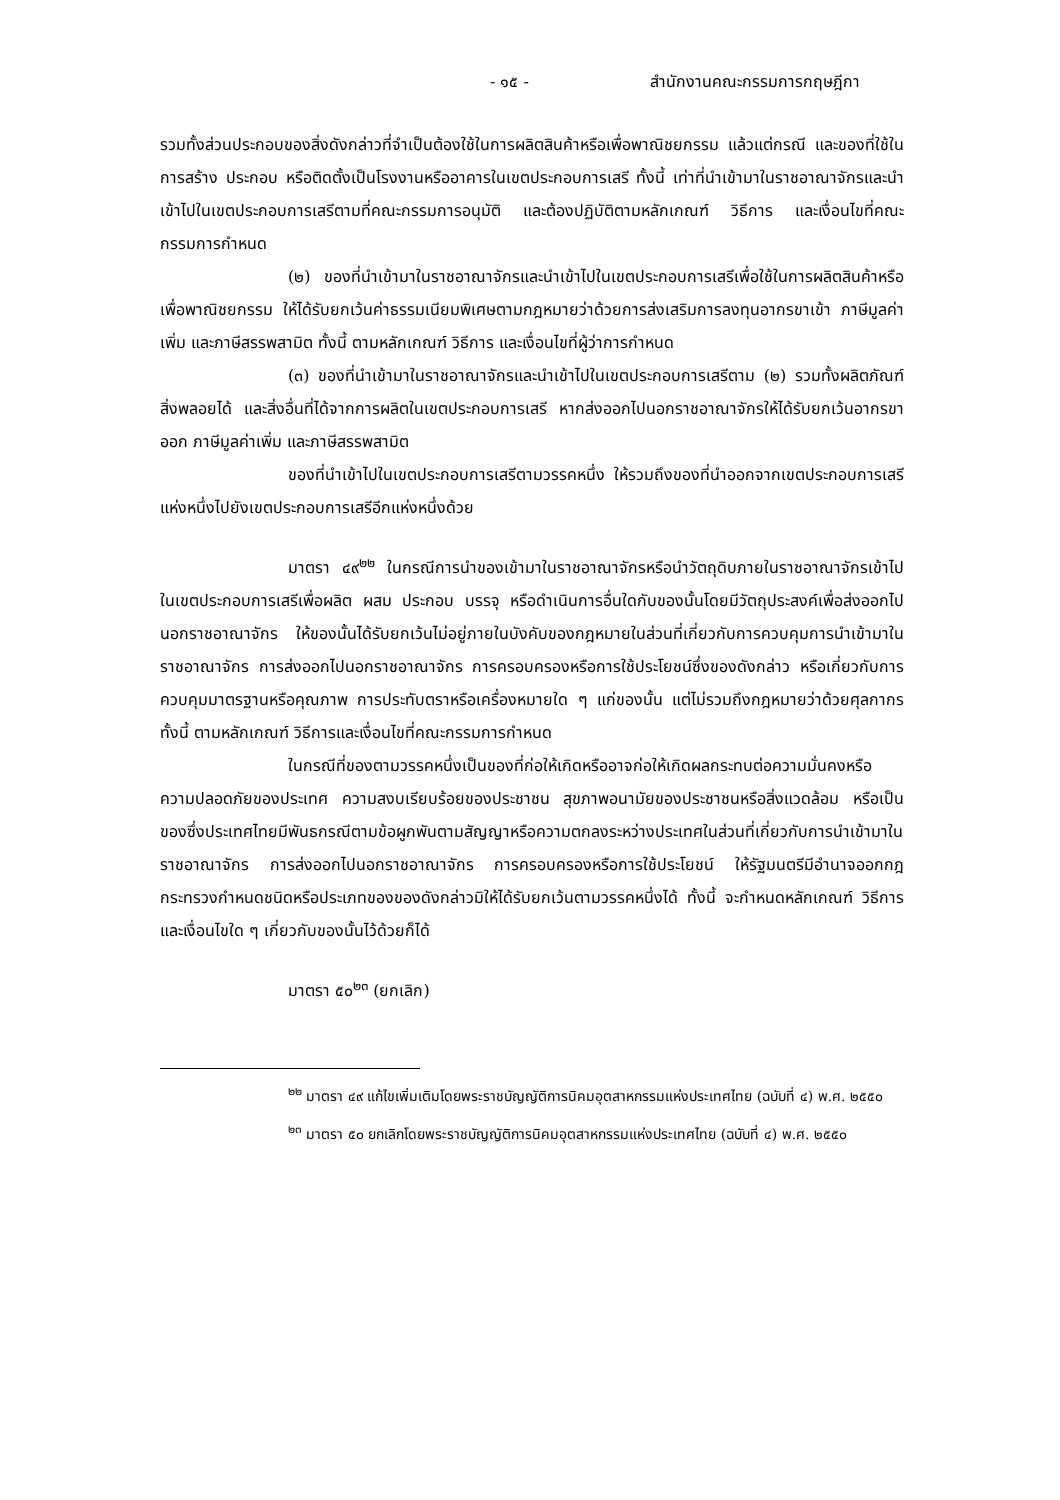- ๑๕ - สำนักงานคณะกรรมการกฤษฎีกา
รวมทั้งส่วนประกอบของสิ่งดังกล่าวที่จำเป็นต้องใช้ในการผลิตสินค้าหรือเพื่อพาณิชยกรรม แล้วแต่กรณี และของที่ใช้ในการสร้าง ประกอบ หรือติดตั้งเป็นโรงงานหรืออาคารในเขตประกอบการเสรี ทั้งนี้ เท่าที่นำเข้ามาในราชอาณาจักรและนำเข้าไปในเขตประกอบการเสรีตามที่คณะกรรมการอนุมัติ และต้องปฏิบัติตามหลักเกณฑ์ วิธีการ และเงื่อนไขที่คณะกรรมการกำหนด
(๒) ของที่นำเข้ามาในราชอาณาจักรและนำเข้าไปในเขตประกอบการเสรีเพื่อใช้ในการผลิตสินค้าหรือเพื่อพาณิชยกรรม ให้ได้รับยกเว้นค่าธรรมเนียมพิเศษตามกฎหมายว่าด้วยการส่งเสริมการลงทุนอากรขาเข้า ภาษีมูลค่าเพิ่ม และภาษีสรรพสามิต ทั้งนี้ ตามหลักเกณฑ์ วิธีการ และเงื่อนไขที่ผู้ว่าการกำหนด
(๓) ของที่นำเข้ามาในราชอาณาจักรและนำเข้าไปในเขตประกอบการเสรีตาม (๒) รวมทั้งผลิตภัณฑ์ สิ่งพลอยได้ และสิ่งอื่นที่ได้จากการผลิตในเขตประกอบการเสรี หากส่งออกไปนอกราชอาณาจักรให้ได้รับยกเว้นอากรขาออก ภาษีมูลค่าเพิ่ม และภาษีสรรพสามิต
ของที่นำเข้าไปในเขตประกอบการเสรีตามวรรคหนึ่ง ให้รวมถึงของที่นำออกจากเขตประกอบการเสรีแห่งหนึ่งไปยังเขตประกอบการเสรีอีกแห่งหนึ่งด้วย
มาตรา ๔๙<sup>๒๒</sup> ในกรณีการนำของเข้ามาในราชอาณาจักรหรือนำวัตถุดิบภายในราชอาณาจักรเข้าไปในเขตประกอบการเสรีเพื่อผลิต ผสม ประกอบ บรรจุ หรือดำเนินการอื่นใดกับของนั้นโดยมีวัตถุประสงค์เพื่อส่งออกไปนอกราชอาณาจักร ให้ของนั้นได้รับยกเว้นไม่อยู่ภายในบังคับของกฎหมายในส่วนที่เกี่ยวกับการควบคุมการนำเข้ามาในราชอาณาจักร การส่งออกไปนอกราชอาณาจักร การครอบครองหรือการใช้ประโยชน์ซึ่งของดังกล่าว หรือเกี่ยวกับการควบคุมมาตรฐานหรือคุณภาพ การประทับตราหรือเครื่องหมายใด ๆ แก่ของนั้น แต่ไม่รวมถึงกฎหมายว่าด้วยศุลกากร ทั้งนี้ ตามหลักเกณฑ์ วิธีการและเงื่อนไขที่คณะกรรมการกำหนด
ในกรณีที่ของตามวรรคหนึ่งเป็นของที่ก่อให้เกิดหรืออาจก่อให้เกิดผลกระทบต่อความมั่นคงหรือความปลอดภัยของประเทศ ความสงบเรียบร้อยของประชาชน สุขภาพอนามัยของประชาชนหรือสิ่งแวดล้อม หรือเป็นของซึ่งประเทศไทยมีพันธกรณีตามข้อผูกพันตามสัญญาหรือความตกลงระหว่างประเทศในส่วนที่เกี่ยวกับการนำเข้ามาในราชอาณาจักร การส่งออกไปนอกราชอาณาจักร การครอบครองหรือการใช้ประโยชน์ ให้รัฐมนตรีมีอำนาจออกกฎกระทรวงกำหนดชนิดหรือประเภทของของดังกล่าวมิให้ได้รับยกเว้นตามวรรคหนึ่งได้ ทั้งนี้ จะกำหนดหลักเกณฑ์ วิธีการ และเงื่อนไขใด ๆ เกี่ยวกับของนั้นไว้ด้วยก็ได้
มาตรา ๕๐<sup>๒๓</sup> (ยกเลิก)
<sup>๒๒</sup> มาตรา ๔๙ แก้ไขเพิ่มเติมโดยพระราชบัญญัติการนิคมอุตสาหกรรมแห่งประเทศไทย (ฉบับที่ ๔) พ.ศ. ๒๕๕๐
<sup>๒๓</sup> มาตรา ๕๐ ยกเลิกโดยพระราชบัญญัติการนิคมอุตสาหกรรมแห่งประเทศไทย (ฉบับที่ ๔) พ.ศ. ๒๕๕๐